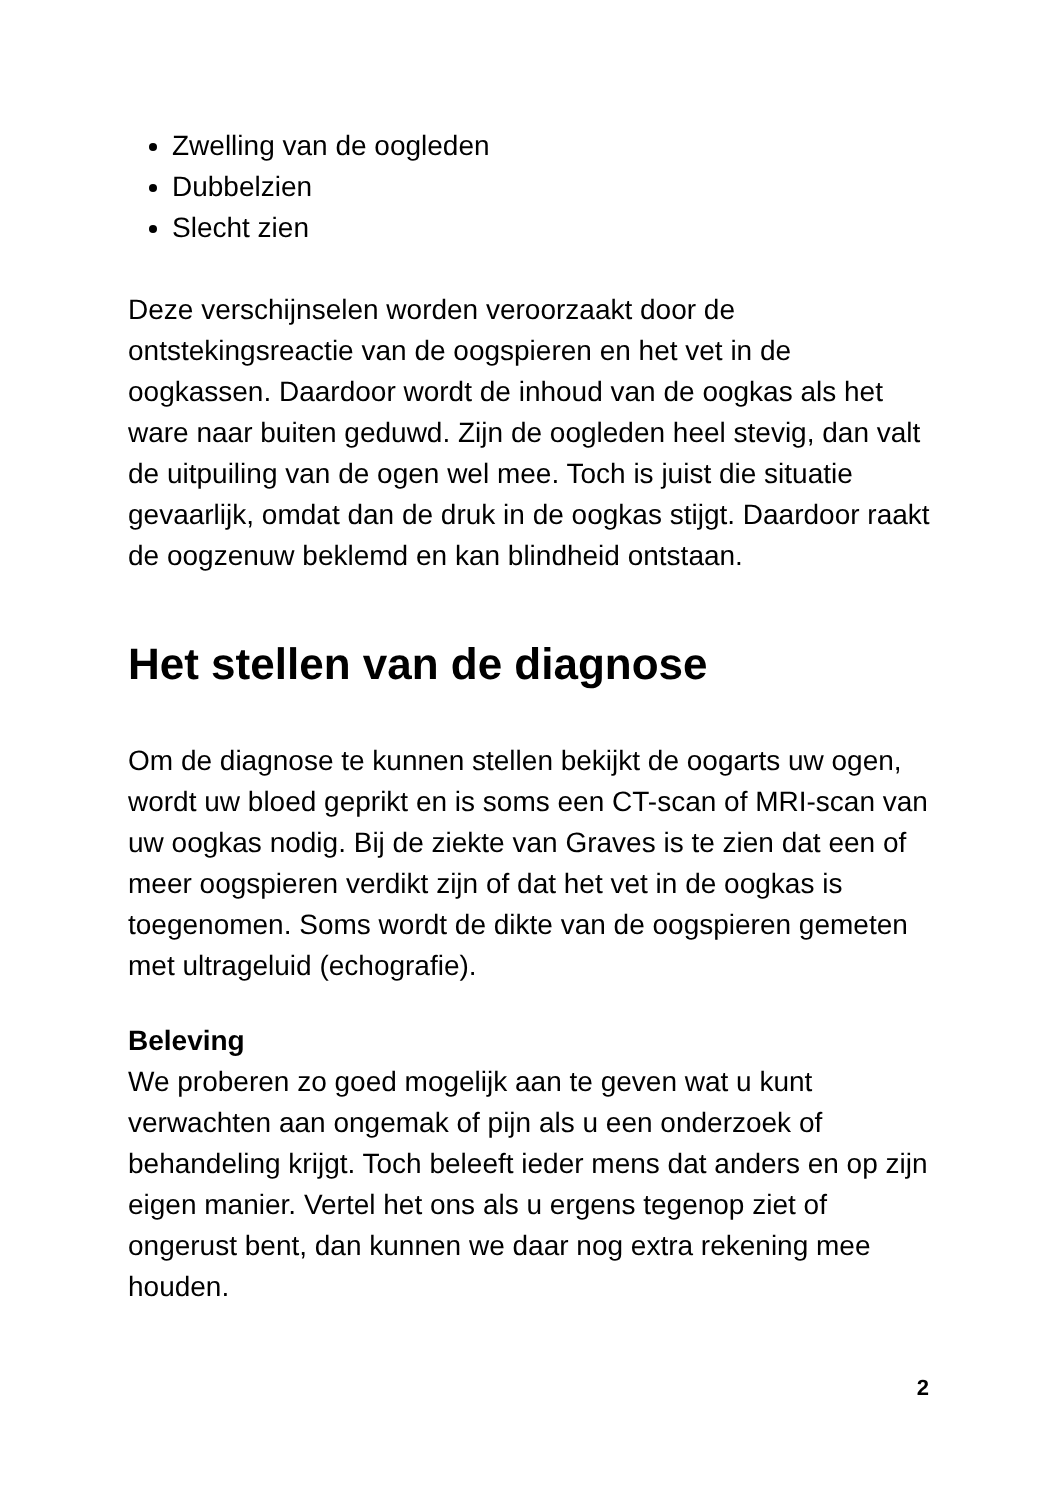Zwelling van de oogleden
Dubbelzien
Slecht zien
Deze verschijnselen worden veroorzaakt door de ontstekingsreactie van de oogspieren en het vet in de oogkassen. Daardoor wordt de inhoud van de oogkas als het ware naar buiten geduwd. Zijn de oogleden heel stevig, dan valt de uitpuiling van de ogen wel mee. Toch is juist die situatie gevaarlijk, omdat dan de druk in de oogkas stijgt. Daardoor raakt de oogzenuw beklemd en kan blindheid ontstaan.
Het stellen van de diagnose
Om de diagnose te kunnen stellen bekijkt de oogarts uw ogen, wordt uw bloed geprikt en is soms een CT-scan of MRI-scan van uw oogkas nodig. Bij de ziekte van Graves is te zien dat een of meer oogspieren verdikt zijn of dat het vet in de oogkas is toegenomen. Soms wordt de dikte van de oogspieren gemeten met ultrageluid (echografie).
Beleving
We proberen zo goed mogelijk aan te geven wat u kunt verwachten aan ongemak of pijn als u een onderzoek of behandeling krijgt. Toch beleeft ieder mens dat anders en op zijn eigen manier. Vertel het ons als u ergens tegenop ziet of ongerust bent, dan kunnen we daar nog extra rekening mee houden.
2